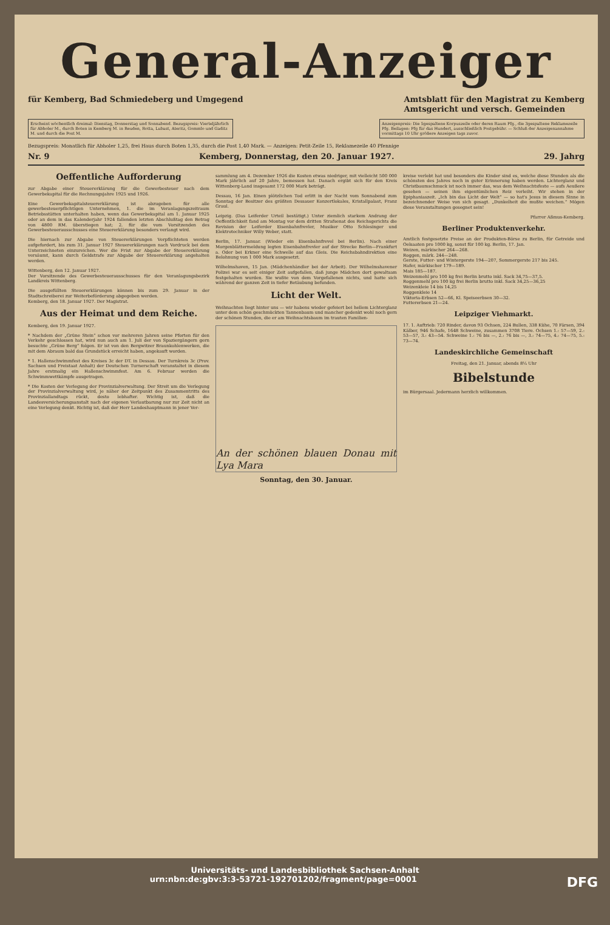General-Anzeiger
für Kemberg, Bad Schmiedeberg und Umgegend
Amtsblatt für den Magistrat zu Kemberg
Amtsgericht und versch. Gemeinden
Erscheint wöchentlich dreimal: Dienstag, Donnerstag und Sonnabend. Bezugspreis: Vierteljährlich für Abholer M., durch Boten in Kemberg M. in Reuden, Rotta, Lubast, Ateritz, Gommlo und Gaditz M. und durch die Post M.
Anzeigenpreis: Die 5gespaltene Korpuszeile oder deren Raum Pfg., die 3gespaltene Reklamezeile Pfg. Beilagen: Pfg für das Hundert, ausschließlich Postgebühr. — Schluß der Anzeigenannahme vormittags 10 Uhr größere Anzeigen tags zuvor.
Bezugspreis: Monatlich für Abholer 1,25, frei Haus durch Boten 1,35, durch die Post 1,40 Mark. — Anzeigen: Petit-Zeile 15, Reklamezeile 40 Pfennige
Nr. 9 Kemberg, Donnerstag, den 20. Januar 1927. 29. Jahrg
Oeffentliche Aufforderung
zur Abgabe einer Steuererklärung für die Gewerbesteuer nach dem Gewerbekapital für die Rechnungsjahre 1925 und 1926.
Eine Gewerbekapitalsteuererklärung ist abzugeben für alle gewerbesteuerpflichtigen Unternehmen, 1. die im Veranlagungszeitraum Betriebsstätten unterhalten haben, wenn das Gewerbekapital am 1. Januar 1925 oder an dem in das Kalenderjahr 1924 fallenden letzten Abschlußtag den Betrag von 4800 RM. überstiegen hat; 2. für die vom Vorsitzenden des Gewerbesteuerausschusses eine Steuererklärung besonders verlangt wird.
Die hiernach zur Abgabe von Steuererklärungen Verpflichteten werden aufgefordert, bis zum 31. Januar 1927 Steuererklärungen nach Vordruck bei dem Unterzeichneten einzureichen. Wer die Frist zur Abgabe der Steuererklärung versäumt, kann durch Geldstrafe zur Abgabe der Steuererklärung angehalten werden.
Wittenberg, den 12. Januar 1927.
Der Vorsitzende des Gewerbesteuerausschusses für den Veranlagungsbezirk Landkreis Wittenberg.
Die ausgefüllten Steuererklärungen können bis zum 29. Januar in der Stadtschreiberei zur Weiterbeförderung abgegeben werden.
Kemberg, den 18. Januar 1927. Der Magistrat.
Aus der Heimat und dem Reiche.
Kemberg, den 19. Januar 1927.
* Nachdem der „Grüne Stein“ schon vor mehreren Jahren seine Pforten für den Verkehr geschlossen hat, wird nun auch am 1. Juli der von Spaziergängern gern besuchte „Grüne Berg“ folgen. Er ist von den Bergwitzer Braunkohlenwerken, die mit dem Abraum bald das Grundstück erreicht haben, angekauft worden.
* 1. Hallenschwimmfest des Kreises 3c der DT. in Dessau. Der Turnkreis 3c (Prov. Sachsen und Freistaat Anhalt) der Deutschen Turnerschaft veranstaltet in diesem Jahre erstmalig ein Hallenschwimmfest. Am 6. Februar werden die Schwimmwettkämpfe ausgetragen.
* Die Kosten der Verlegung der Provinzialverwaltung. Der Streit um die Verlegung der Provinzialverwaltung wird, je näher der Zeitpunkt des Zusammentritts des Provinziallandtags rückt, desto lebhafter. Wichtig ist, daß die Landesversicherungsanstalt nach der eigenen Verlautbarung nur zur Zeit nicht an eine Verlegung denkt. Richtig ist, daß der Herr Landeshauptmann in jener Ver-
sammlung am 4. Dezember 1926 die Kosten etwas niedriger, mit vielleicht 500 000 Mark jährlich auf 20 Jahre, bemessen hat. Danach ergibt sich für den Kreis Wittenberg-Land insgesamt 172 000 Mark beträgt.
Dessau, 16 Jan. Einen plötzlichen Tod erlitt in der Nacht vom Sonnabend zum Sonntag der Besitzer des größten Dessauer Konzertlokales, Kristallpalast, Franz Graul.
Leipzig. (Das Leiferder Urteil bestätigt.) Unter ziemlich starkem Andrang der Oeffentlichkeit fand am Montag vor dem dritten Strafsenat des Reichsgerichts die Revision der Leiferder Eisenbahnfrevler, Musiker Otto Schlesinger und Elektrotechniker Willy Weber, statt.
Berlin, 17. Januar. (Wieder ein Eisenbahnfrevel bei Berlin). Nach einer Morgenblättermeldung legten Eisenbahnfrevler auf der Strecke Berlin—Frankfurt a. Oder bei Erkner eine Schwelle auf das Gleis. Die Reichsbahndirektion eine Belohnung von 1 000 Mark ausgesetzt.
Wilhelmshaven, 15 Jan. (Mädchenhändler bei der Arbeit). Der Wilhelmshavener Polizei war es seit einiger Zeit aufgefallen, daß junge Mädchen dort gewaltsam festgehalten wurden. Sie wußte von dem Vorgefallenen nichts, und hatte sich während der ganzen Zeit in tiefer Betäubung befunden.
Licht der Welt.
Weihnachten liegt hinter uns — wir habens wieder gefeiert bei hellem Lichterglanz unter dem schön geschmückten Tannenbaum und mancher gedenkt wohl noch gern der schönen Stunden, die er am Weihnachtsbaum im trauten Familien-
An der schönen blauen Donau mit Lya Mara
Sonntag, den 30. Januar.
kreise verlebt hat und besonders die Kinder sind es, welche diese Stunden als die schönsten des Jahres noch in guter Erinnerung haben werden. Lichterglanz und Christbaumschmuck ist noch immer das, was dem Weihnachtsfeste — aufs Aeußere gesehen — seinen ihm eigentümlichen Reiz verleiht. Wir stehen in der Epiphaniaszeit. „Ich bin das Licht der Welt“ — so hat's Jesus in diesem Sinne in bezeichnender Weise von sich gesagt. „Dunkelheit die mußte weichen.“ Mögen diese Veranstaltungen gesegnet sein!
Pfarrer Aßmus-Kemberg.
Berliner Produktenverkehr.
Amtlich festgesetzte Preise an der Produkten-Börse zu Berlin, für Getreide und Oelsaaten pro 1000 kg, sonst für 100 kg. Berlin, 17. Jan.
Weizen, märkischer 264—268.
Roggen, märk. 244—248.
Gerste, Futter- und Wintergerste 194—207, Sommergerste 217 bis 245.
Hafer, märkischer 179—189.
Mais 185—187.
Weizenmehl pro 100 kg frei Berlin brutto inkl. Sack 34,75—37,5.
Roggenmehl pro 100 kg frei Berlin brutto inkl. Sack 34,25—36,25
Weizenkleie 14 bis 14,25
Roggenkleie 14
Viktoria-Erbsen 52—66, Kl. Speiseerbsen 30—32.
Futtererbsen 21—24.
Leipziger Viehmarkt.
17. 1. Auftrieb: 720 Rinder, davon 93 Ochsen, 224 Bullen, 338 Kühe, 70 Färsen, 394 Kälber, 946 Schafe, 1648 Schweine, zusammen 3708 Tiere. Ochsen 1.: 57—59, 2.: 53—57, 3.: 43—54. Schweine 1.: 76 bis —, 2.: 76 bis —, 3.: 74—75, 4.: 74—75, 5.: 73—74.
Landeskirchliche Gemeinschaft
Freitag, den 21. Januar, abends 8¼ Uhr
Bibelstunde
im Bürgersaal. Jedermann herzlich willkommen.
Universitäts- und Landesbibliothek Sachsen-Anhalt
urn:nbn:de:gbv:3:3-53721-192701202/fragment/page=0001 DFG